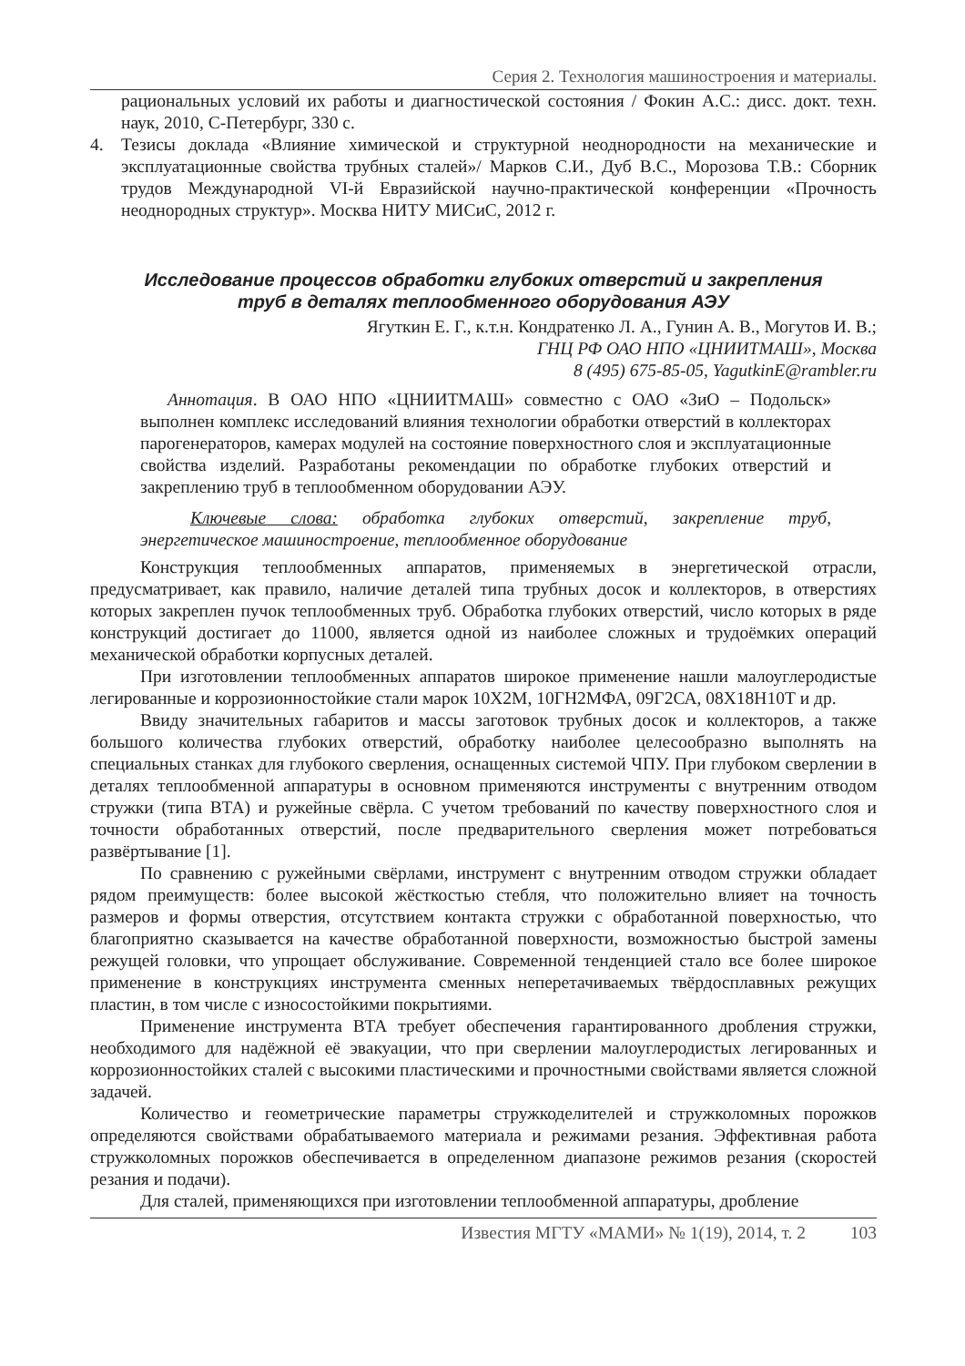Серия 2. Технология машиностроения и материалы.
рациональных условий их работы и диагностической состояния / Фокин А.С.: дисс. докт. техн. наук, 2010, С-Петербург, 330 с.
4. Тезисы доклада «Влияние химической и структурной неоднородности на механические и эксплуатационные свойства трубных сталей»/ Марков С.И., Дуб В.С., Морозова Т.В.: Сборник трудов Международной VI-й Евразийской научно-практической конференции «Прочность неоднородных структур». Москва НИТУ МИСиС, 2012 г.
Исследование процессов обработки глубоких отверстий и закрепления
труб в деталях теплообменного оборудования АЭУ
Ягуткин Е. Г., к.т.н. Кондратенко Л. А., Гунин А. В., Могутов И. В.;
ГНЦ РФ ОАО НПО «ЦНИИТМАШ», Москва
8 (495) 675-85-05, YagutkinE@rambler.ru
Аннотация. В ОАО НПО «ЦНИИТМАШ» совместно с ОАО «ЗиО – Подольск» выполнен комплекс исследований влияния технологии обработки отверстий в коллекторах парогенераторов, камерах модулей на состояние поверхностного слоя и эксплуатационные свойства изделий. Разработаны рекомендации по обработке глубоких отверстий и закреплению труб в теплообменном оборудовании АЭУ.
Ключевые слова: обработка глубоких отверстий, закрепление труб, энергетическое машиностроение, теплообменное оборудование
Конструкция теплообменных аппаратов, применяемых в энергетической отрасли, предусматривает, как правило, наличие деталей типа трубных досок и коллекторов, в отверстиях которых закреплен пучок теплообменных труб. Обработка глубоких отверстий, число которых в ряде конструкций достигает до 11000, является одной из наиболее сложных и трудоёмких операций механической обработки корпусных деталей.
При изготовлении теплообменных аппаратов широкое применение нашли малоуглеродистые легированные и коррозионностойкие стали марок 10Х2М, 10ГН2МФА, 09Г2СА, 08Х18Н10Т и др.
Ввиду значительных габаритов и массы заготовок трубных досок и коллекторов, а также большого количества глубоких отверстий, обработку наиболее целесообразно выполнять на специальных станках для глубокого сверления, оснащенных системой ЧПУ. При глубоком сверлении в деталях теплообменной аппаратуры в основном применяются инструменты с внутренним отводом стружки (типа ВТА) и ружейные свёрла. С учетом требований по качеству поверхностного слоя и точности обработанных отверстий, после предварительного сверления может потребоваться развёртывание [1].
По сравнению с ружейными свёрлами, инструмент с внутренним отводом стружки обладает рядом преимуществ: более высокой жёсткостью стебля, что положительно влияет на точность размеров и формы отверстия, отсутствием контакта стружки с обработанной поверхностью, что благоприятно сказывается на качестве обработанной поверхности, возможностью быстрой замены режущей головки, что упрощает обслуживание. Современной тенденцией стало все более широкое применение в конструкциях инструмента сменных неперетачиваемых твёрдосплавных режущих пластин, в том числе с износостойкими покрытиями.
Применение инструмента ВТА требует обеспечения гарантированного дробления стружки, необходимого для надёжной её эвакуации, что при сверлении малоуглеродистых легированных и коррозионностойких сталей с высокими пластическими и прочностными свойствами является сложной задачей.
Количество и геометрические параметры стружкоделителей и стружколомных порожков определяются свойствами обрабатываемого материала и режимами резания. Эффективная работа стружколомных порожков обеспечивается в определенном диапазоне режимов резания (скоростей резания и подачи).
Для сталей, применяющихся при изготовлении теплообменной аппаратуры, дробление
Известия МГТУ «МАМИ» № 1(19), 2014, т. 2 103